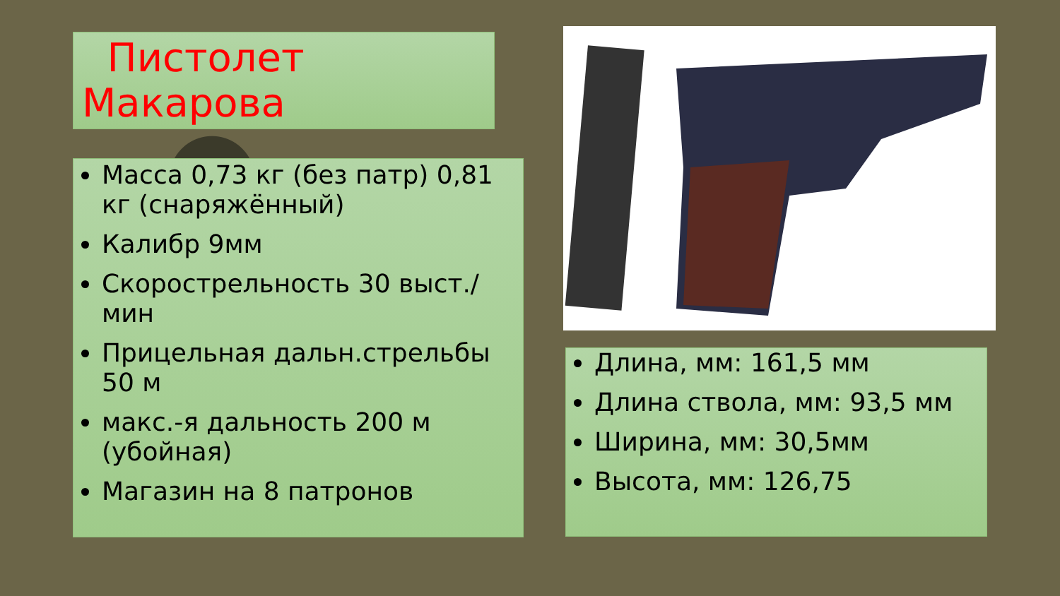Пистолет
Макарова
Масса 0,73 кг (без патр) 0,81 кг (снаряжённый)
Калибр 9мм
Скорострельность 30 выст./мин
Прицельная дальн.стрельбы 50 м
макс.-я дальность 200 м (убойная)
Магазин на 8 патронов
Длина, мм: 161,5 мм
Длина ствола, мм: 93,5 мм
Ширина, мм: 30,5мм
Высота, мм: 126,75